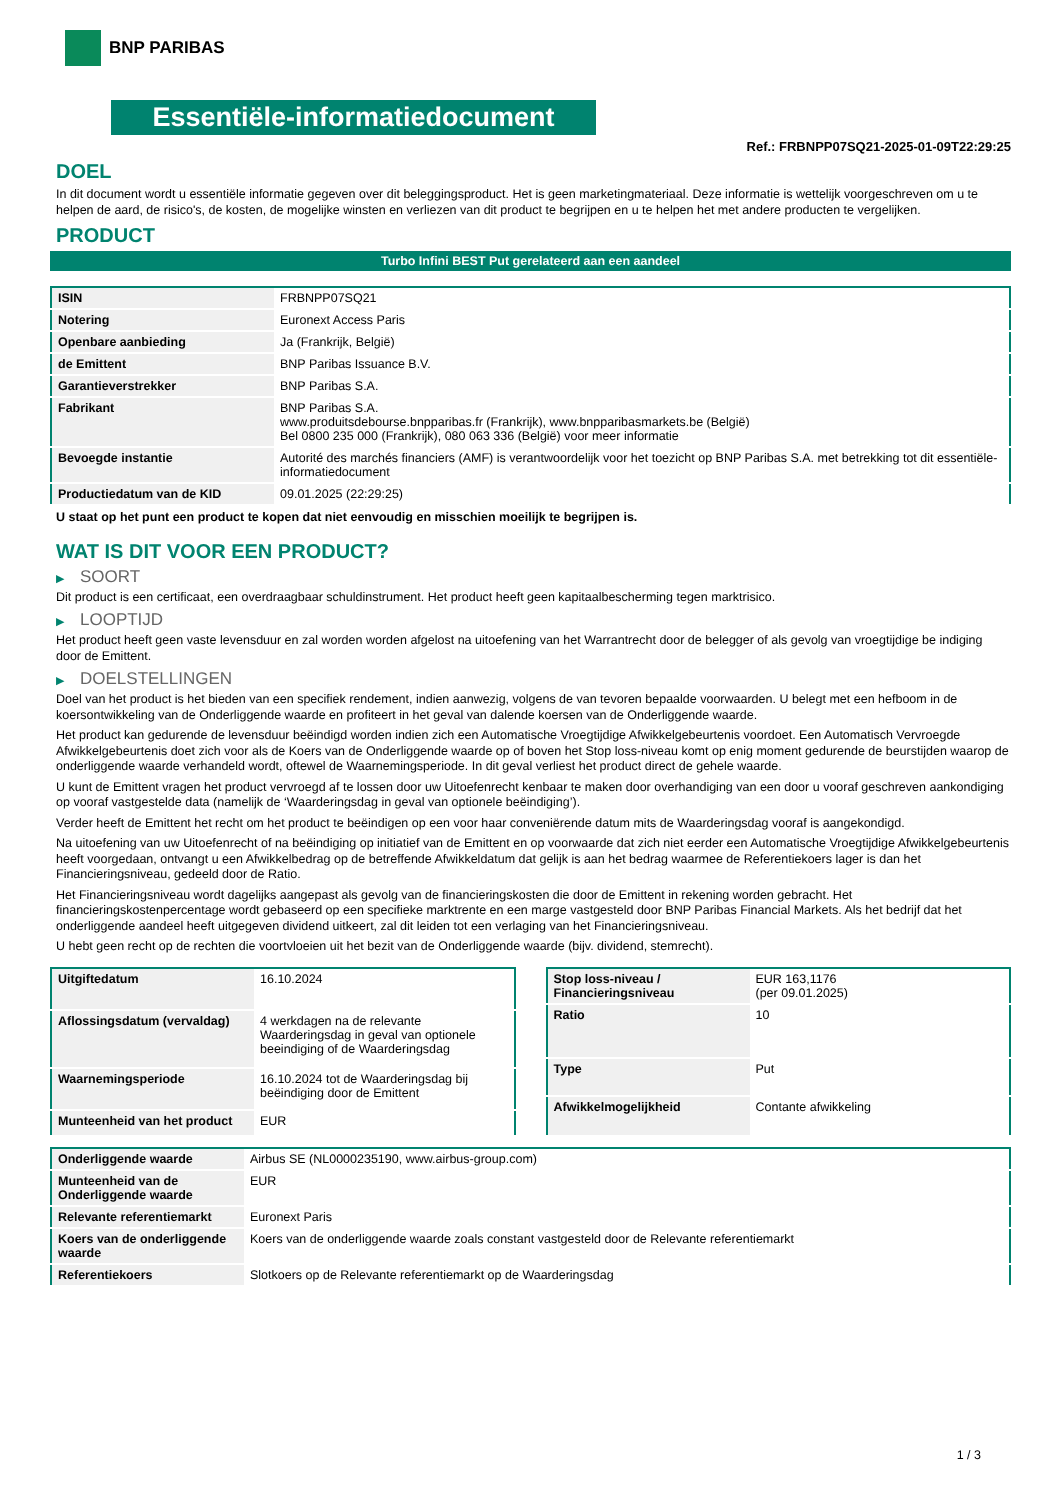BNP PARIBAS
Essentiële-informatiedocument
Ref.: FRBNPP07SQ21-2025-01-09T22:29:25
DOEL
In dit document wordt u essentiële informatie gegeven over dit beleggingsproduct. Het is geen marketingmateriaal. Deze informatie is wettelijk voorgeschreven om u te helpen de aard, de risico's, de kosten, de mogelijke winsten en verliezen van dit product te begrijpen en u te helpen het met andere producten te vergelijken.
PRODUCT
Turbo Infini BEST Put gerelateerd aan een aandeel
| ISIN | FRBNPP07SQ21 |
| Notering | Euronext Access Paris |
| Openbare aanbieding | Ja (Frankrijk, België) |
| de Emittent | BNP Paribas Issuance B.V. |
| Garantieverstrekker | BNP Paribas S.A. |
| Fabrikant | BNP Paribas S.A. www.produitsdebourse.bnpparibas.fr (Frankrijk), www.bnpparibasmarkets.be (België) Bel 0800 235 000 (Frankrijk), 080 063 336 (België) voor meer informatie |
| Bevoegde instantie | Autorité des marchés financiers (AMF) is verantwoordelijk voor het toezicht op BNP Paribas S.A. met betrekking tot dit essentiële-informatiedocument |
| Productiedatum van de KID | 09.01.2025 (22:29:25) |
U staat op het punt een product te kopen dat niet eenvoudig en misschien moeilijk te begrijpen is.
WAT IS DIT VOOR EEN PRODUCT?
▶ SOORT
Dit product is een certificaat, een overdraagbaar schuldinstrument. Het product heeft geen kapitaalbescherming tegen marktrisico.
▶ LOOPTIJD
Het product heeft geen vaste levensduur en zal worden worden afgelost na uitoefening van het Warrantrecht door de belegger of als gevolg van vroegtijdige be indiging door de Emittent.
▶ DOELSTELLINGEN
Doel van het product is het bieden van een specifiek rendement, indien aanwezig, volgens de van tevoren bepaalde voorwaarden. U belegt met een hefboom in de koersontwikkeling van de Onderliggende waarde en profiteert in het geval van dalende koersen van de Onderliggende waarde.
Het product kan gedurende de levensduur beëindigd worden indien zich een Automatische Vroegtijdige Afwikkelgebeurtenis voordoet. Een Automatisch Vervroegde Afwikkelgebeurtenis doet zich voor als de Koers van de Onderliggende waarde op of boven het Stop loss-niveau komt op enig moment gedurende de beurstijden waarop de onderliggende waarde verhandeld wordt, oftewel de Waarnemingsperiode. In dit geval verliest het product direct de gehele waarde.
U kunt de Emittent vragen het product vervroegd af te lossen door uw Uitoefenrecht kenbaar te maken door overhandiging van een door u vooraf geschreven aankondiging op vooraf vastgestelde data (namelijk de ‘Waarderingsdag in geval van optionele beëindiging’).
Verder heeft de Emittent het recht om het product te beëindigen op een voor haar conveniërende datum mits de Waarderingsdag vooraf is aangekondigd.
Na uitoefening van uw Uitoefenrecht of na beëindiging op initiatief van de Emittent en op voorwaarde dat zich niet eerder een Automatische Vroegtijdige Afwikkelgebeurtenis heeft voorgedaan, ontvangt u een Afwikkelbedrag op de betreffende Afwikkeldatum dat gelijk is aan het bedrag waarmee de Referentiekoers lager is dan het Financieringsniveau, gedeeld door de Ratio.
Het Financieringsniveau wordt dagelijks aangepast als gevolg van de financieringskosten die door de Emittent in rekening worden gebracht. Het financieringskostenpercentage wordt gebaseerd op een specifieke marktrente en een marge vastgesteld door BNP Paribas Financial Markets. Als het bedrijf dat het onderliggende aandeel heeft uitgegeven dividend uitkeert, zal dit leiden tot een verlaging van het Financieringsniveau.
U hebt geen recht op de rechten die voortvloeien uit het bezit van de Onderliggende waarde (bijv. dividend, stemrecht).
| Uitgiftedatum | 16.10.2024 |
| Aflossingsdatum (vervaldag) | 4 werkdagen na de relevante Waarderingsdag in geval van optionele beeindiging of de Waarderingsdag |
| Waarnemingsperiode | 16.10.2024 tot de Waarderingsdag bij beëindiging door de Emittent |
| Munteenheid van het product | EUR |
| Stop loss-niveau / Financieringsniveau | EUR 163,1176 (per 09.01.2025) |
| Ratio | 10 |
| Type | Put |
| Afwikkelmogelijkheid | Contante afwikkeling |
| Onderliggende waarde | Airbus SE (NL0000235190, www.airbus-group.com) |
| Munteenheid van de Onderliggende waarde | EUR |
| Relevante referentiemarkt | Euronext Paris |
| Koers van de onderliggende waarde | Koers van de onderliggende waarde zoals constant vastgesteld door de Relevante referentiemarkt |
| Referentiekoers | Slotkoers op de Relevante referentiemarkt op de Waarderingsdag |
1 / 3